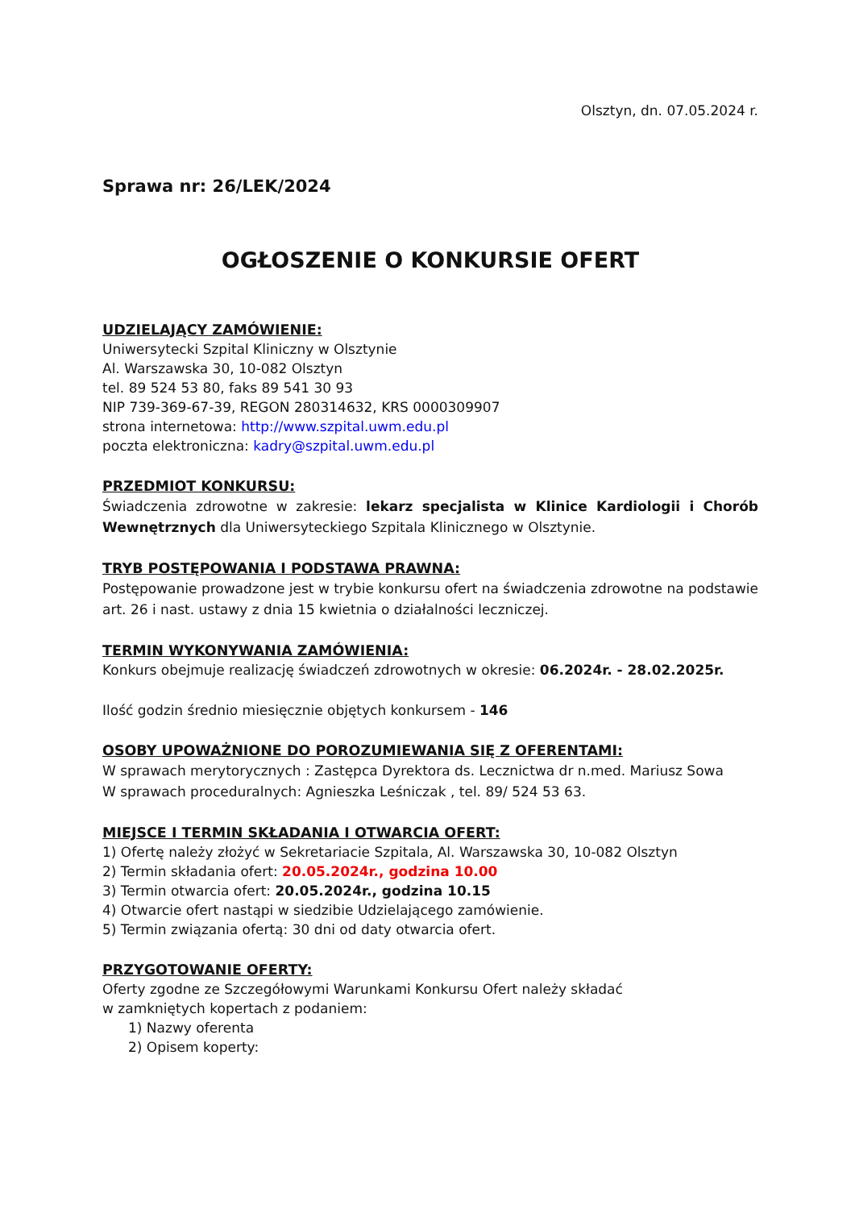Olsztyn, dn. 07.05.2024 r.
Sprawa nr: 26/LEK/2024
OGŁOSZENIE O KONKURSIE OFERT
UDZIELAJĄCY ZAMÓWIENIE:
Uniwersytecki Szpital Kliniczny w Olsztynie
Al. Warszawska 30, 10-082 Olsztyn
tel. 89 524 53 80, faks 89 541 30 93
NIP 739-369-67-39, REGON 280314632, KRS 0000309907
strona internetowa: http://www.szpital.uwm.edu.pl
poczta elektroniczna: kadry@szpital.uwm.edu.pl
PRZEDMIOT KONKURSU:
Świadczenia zdrowotne w zakresie: lekarz specjalista w Klinice Kardiologii i Chorób Wewnętrznych dla Uniwersyteckiego Szpitala Klinicznego w Olsztynie.
TRYB POSTĘPOWANIA I PODSTAWA PRAWNA:
Postępowanie prowadzone jest w trybie konkursu ofert na świadczenia zdrowotne na podstawie art. 26 i nast. ustawy z dnia 15 kwietnia o działalności leczniczej.
TERMIN WYKONYWANIA ZAMÓWIENIA:
Konkurs obejmuje realizację świadczeń zdrowotnych w okresie: 06.2024r. - 28.02.2025r.
Ilość godzin średnio miesięcznie objętych konkursem - 146
OSOBY UPOWAŻNIONE DO POROZUMIEWANIA SIĘ Z OFERENTAMI:
W sprawach merytorycznych : Zastępca Dyrektora ds. Lecznictwa dr n.med. Mariusz Sowa
W sprawach proceduralnych: Agnieszka Leśniczak , tel. 89/ 524 53 63.
MIEJSCE I TERMIN SKŁADANIA I OTWARCIA OFERT:
1) Ofertę należy złożyć w Sekretariacie Szpitala, Al. Warszawska 30, 10-082 Olsztyn
2) Termin składania ofert: 20.05.2024r., godzina 10.00
3) Termin otwarcia ofert: 20.05.2024r., godzina 10.15
4) Otwarcie ofert nastąpi w siedzibie Udzielającego zamówienie.
5) Termin związania ofertą: 30 dni od daty otwarcia ofert.
PRZYGOTOWANIE OFERTY:
Oferty zgodne ze Szczegółowymi Warunkami Konkursu Ofert należy składać
w zamkniętych kopertach z podaniem:
1) Nazwy oferenta
2) Opisem koperty: